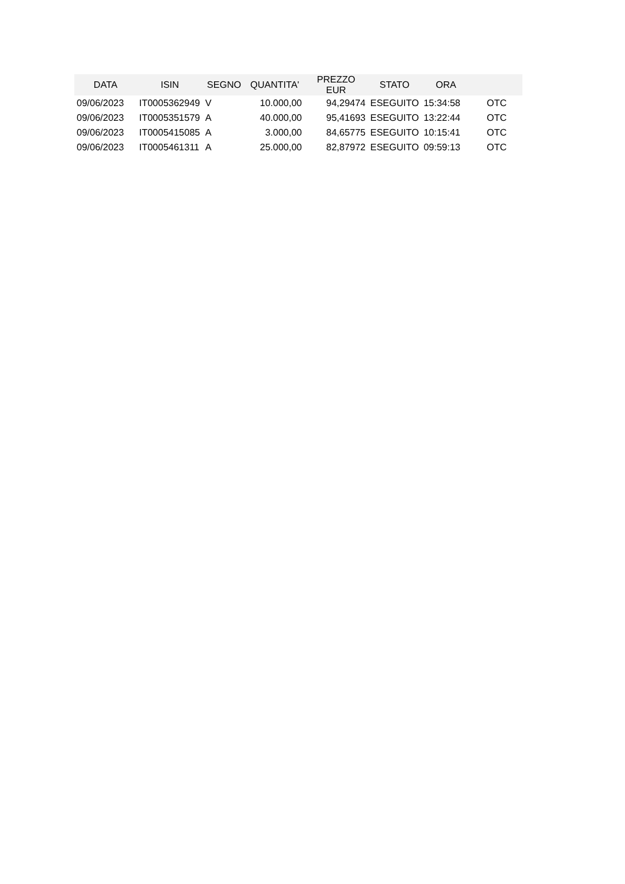| DATA | ISIN | SEGNO | QUANTITA' | PREZZO EUR | STATO | ORA | |
| --- | --- | --- | --- | --- | --- | --- | --- |
| 09/06/2023 | IT0005362949 | V | 10.000,00 | 94,29474 | ESEGUITO | 15:34:58 | OTC |
| 09/06/2023 | IT0005351579 | A | 40.000,00 | 95,41693 | ESEGUITO | 13:22:44 | OTC |
| 09/06/2023 | IT0005415085 | A | 3.000,00 | 84,65775 | ESEGUITO | 10:15:41 | OTC |
| 09/06/2023 | IT0005461311 | A | 25.000,00 | 82,87972 | ESEGUITO | 09:59:13 | OTC |